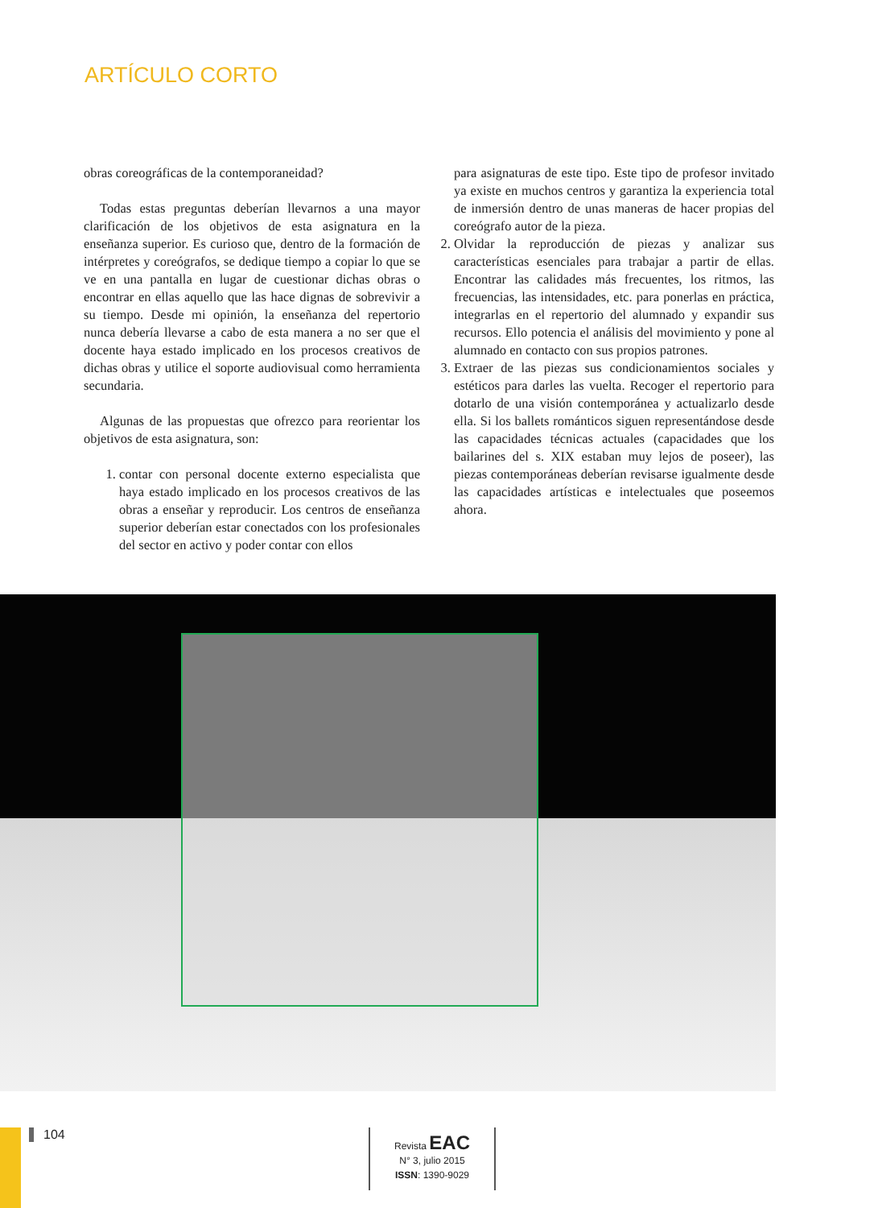ARTÍCULO CORTO
obras coreográficas de la contemporaneidad?
Todas estas preguntas deberían llevarnos a una mayor clarificación de los objetivos de esta asignatura en la enseñanza superior. Es curioso que, dentro de la formación de intérpretes y coreógrafos, se dedique tiempo a copiar lo que se ve en una pantalla en lugar de cuestionar dichas obras o encontrar en ellas aquello que las hace dignas de sobrevivir a su tiempo. Desde mi opinión, la enseñanza del repertorio nunca debería llevarse a cabo de esta manera a no ser que el docente haya estado implicado en los procesos creativos de dichas obras y utilice el soporte audiovisual como herramienta secundaria.
Algunas de las propuestas que ofrezco para reorientar los objetivos de esta asignatura, son:
1. contar con personal docente externo especialista que haya estado implicado en los procesos creativos de las obras a enseñar y reproducir. Los centros de enseñanza superior deberían estar conectados con los profesionales del sector en activo y poder contar con ellos
para asignaturas de este tipo. Este tipo de profesor invitado ya existe en muchos centros y garantiza la experiencia total de inmersión dentro de unas maneras de hacer propias del coreógrafo autor de la pieza.
2. Olvidar la reproducción de piezas y analizar sus características esenciales para trabajar a partir de ellas. Encontrar las calidades más frecuentes, los ritmos, las frecuencias, las intensidades, etc. para ponerlas en práctica, integrarlas en el repertorio del alumnado y expandir sus recursos. Ello potencia el análisis del movimiento y pone al alumnado en contacto con sus propios patrones.
3. Extraer de las piezas sus condicionamientos sociales y estéticos para darles las vuelta. Recoger el repertorio para dotarlo de una visión contemporánea y actualizarlo desde ella. Si los ballets románticos siguen representándose desde las capacidades técnicas actuales (capacidades que los bailarines del s. XIX estaban muy lejos de poseer), las piezas contemporáneas deberían revisarse igualmente desde las capacidades artísticas e intelectuales que poseemos ahora.
104
Revista EAC
N° 3, julio 2015
ISSN: 1390-9029